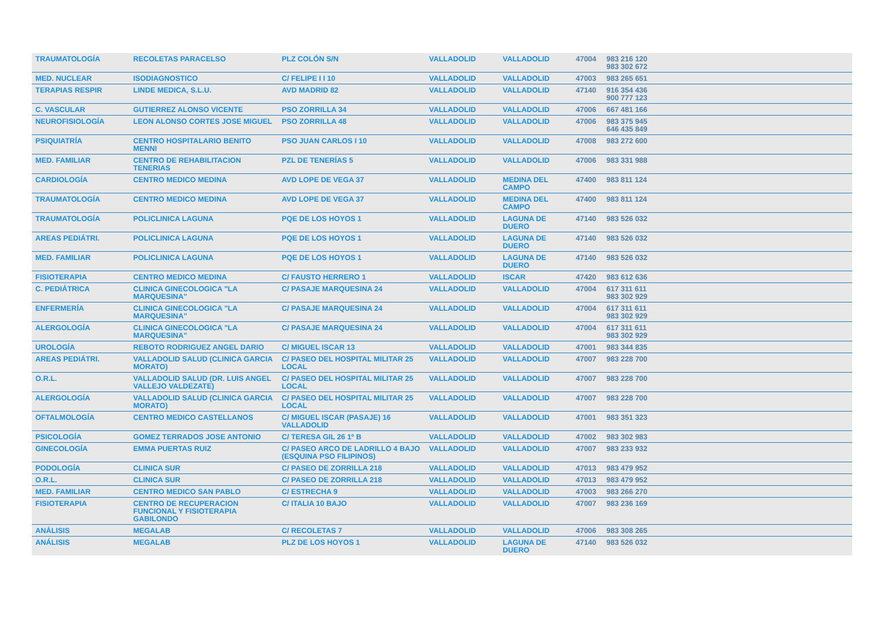| TRAUMATOLOGÍA | RECOLETAS PARACELSO | PLZ COLÓN S/N | VALLADOLID | VALLADOLID | 47004 | 983 216 120 983 302 672 |
| MED. NUCLEAR | ISODIAGNOSTICO | C/ FELIPE I I 10 | VALLADOLID | VALLADOLID | 47003 | 983 265 651 |
| TERAPIAS RESPIR | LINDE MEDICA, S.L.U. | AVD MADRID 82 | VALLADOLID | VALLADOLID | 47140 | 916 354 436 900 777 123 |
| C. VASCULAR | GUTIERREZ ALONSO VICENTE | PSO ZORRILLA 34 | VALLADOLID | VALLADOLID | 47006 | 667 481 166 |
| NEUROFISIOLOGÍA | LEON ALONSO CORTES JOSE MIGUEL | PSO ZORRILLA 48 | VALLADOLID | VALLADOLID | 47006 | 983 375 945 646 435 849 |
| PSIQUIATRÍA | CENTRO HOSPITALARIO BENITO MENNI | PSO JUAN CARLOS I 10 | VALLADOLID | VALLADOLID | 47008 | 983 272 600 |
| MED. FAMILIAR | CENTRO DE REHABILITACION TENERIAS | PZL DE TENERÍAS 5 | VALLADOLID | VALLADOLID | 47006 | 983 331 988 |
| CARDIOLOGÍA | CENTRO MEDICO MEDINA | AVD LOPE DE VEGA 37 | VALLADOLID | MEDINA DEL CAMPO | 47400 | 983 811 124 |
| TRAUMATOLOGÍA | CENTRO MEDICO MEDINA | AVD LOPE DE VEGA 37 | VALLADOLID | MEDINA DEL CAMPO | 47400 | 983 811 124 |
| TRAUMATOLOGÍA | POLICLINICA LAGUNA | PQE DE LOS HOYOS 1 | VALLADOLID | LAGUNA DE DUERO | 47140 | 983 526 032 |
| AREAS PEDIÁTRI. | POLICLINICA LAGUNA | PQE DE LOS HOYOS 1 | VALLADOLID | LAGUNA DE DUERO | 47140 | 983 526 032 |
| MED. FAMILIAR | POLICLINICA LAGUNA | PQE DE LOS HOYOS 1 | VALLADOLID | LAGUNA DE DUERO | 47140 | 983 526 032 |
| FISIOTERAPIA | CENTRO MEDICO MEDINA | C/ FAUSTO HERRERO 1 | VALLADOLID | ISCAR | 47420 | 983 612 636 |
| C. PEDIÁTRICA | CLINICA GINECOLOGICA "LA MARQUESINA" | C/ PASAJE MARQUESINA 24 | VALLADOLID | VALLADOLID | 47004 | 617 311 611 983 302 929 |
| ENFERMERÍA | CLINICA GINECOLOGICA "LA MARQUESINA" | C/ PASAJE MARQUESINA 24 | VALLADOLID | VALLADOLID | 47004 | 617 311 611 983 302 929 |
| ALERGOLOGÍA | CLINICA GINECOLOGICA "LA MARQUESINA" | C/ PASAJE MARQUESINA 24 | VALLADOLID | VALLADOLID | 47004 | 617 311 611 983 302 929 |
| UROLOGÍA | REBOTO RODRIGUEZ ANGEL DARIO | C/ MIGUEL ISCAR 13 | VALLADOLID | VALLADOLID | 47001 | 983 344 835 |
| AREAS PEDIÁTRI. | VALLADOLID SALUD (CLINICA GARCIA MORATO) | C/ PASEO DEL HOSPITAL MILITAR 25 LOCAL | VALLADOLID | VALLADOLID | 47007 | 983 228 700 |
| O.R.L. | VALLADOLID SALUD (DR. LUIS ANGEL VALLEJO VALDEZATE) | C/ PASEO DEL HOSPITAL MILITAR 25 LOCAL | VALLADOLID | VALLADOLID | 47007 | 983 228 700 |
| ALERGOLOGÍA | VALLADOLID SALUD (CLINICA GARCIA MORATO) | C/ PASEO DEL HOSPITAL MILITAR 25 LOCAL | VALLADOLID | VALLADOLID | 47007 | 983 228 700 |
| OFTALMOLOGÍA | CENTRO MEDICO CASTELLANOS | C/ MIGUEL ISCAR (PASAJE) 16 VALLADOLID | VALLADOLID | VALLADOLID | 47001 | 983 351 323 |
| PSICOLOGÍA | GOMEZ TERRADOS JOSE ANTONIO | C/ TERESA GIL 26 1º B | VALLADOLID | VALLADOLID | 47002 | 983 302 983 |
| GINECOLOGÍA | EMMA PUERTAS RUIZ | C/ PASEO ARCO DE LADRILLO 4 BAJO (ESQUINA PSO FILIPINOS) | VALLADOLID | VALLADOLID | 47007 | 983 233 932 |
| PODOLOGÍA | CLINICA SUR | C/ PASEO DE ZORRILLA 218 | VALLADOLID | VALLADOLID | 47013 | 983 479 952 |
| O.R.L. | CLINICA SUR | C/ PASEO DE ZORRILLA 218 | VALLADOLID | VALLADOLID | 47013 | 983 479 952 |
| MED. FAMILIAR | CENTRO MEDICO SAN PABLO | C/ ESTRECHA 9 | VALLADOLID | VALLADOLID | 47003 | 983 266 270 |
| FISIOTERAPIA | CENTRO DE RECUPERACION FUNCIONAL Y FISIOTERAPIA GABILONDO | C/ ITALIA 10 BAJO | VALLADOLID | VALLADOLID | 47007 | 983 236 169 |
| ANÁLISIS | MEGALAB | C/ RECOLETAS 7 | VALLADOLID | VALLADOLID | 47006 | 983 308 265 |
| ANÁLISIS | MEGALAB | PLZ DE LOS HOYOS 1 | VALLADOLID | LAGUNA DE DUERO | 47140 | 983 526 032 |